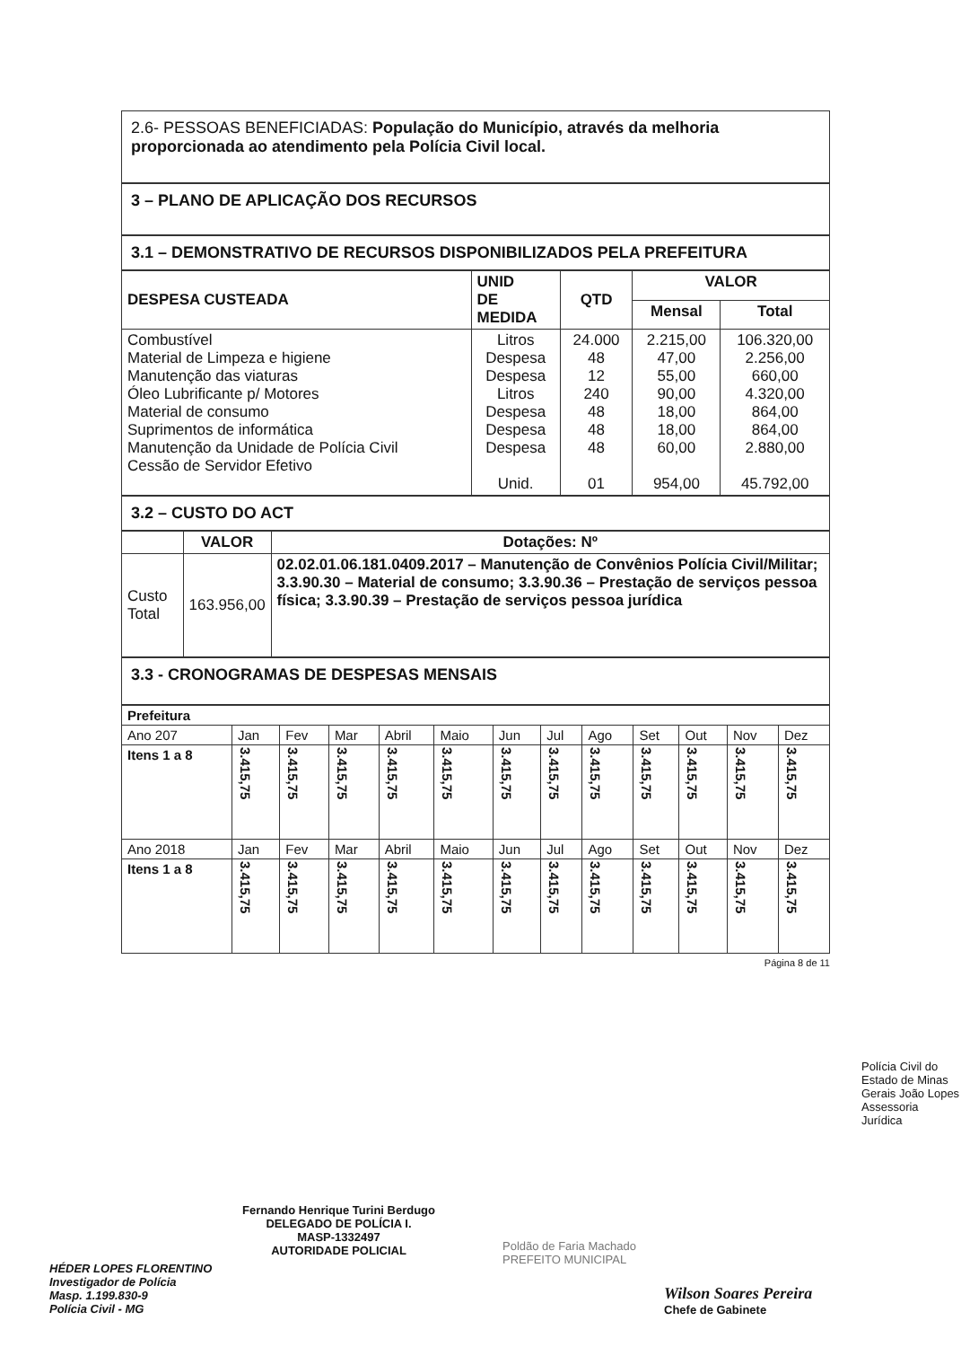2.6- PESSOAS BENEFICIADAS: População do Município, através da melhoria proporcionada ao atendimento pela Polícia Civil local.
3 – PLANO DE APLICAÇÃO DOS RECURSOS
3.1 – DEMONSTRATIVO DE RECURSOS DISPONIBILIZADOS PELA PREFEITURA
| DESPESA CUSTEADA | UNID DE MEDIDA | QTD | VALOR | |
| --- | --- | --- | --- | --- |
| | | | Mensal | Total |
| Combustível Material de Limpeza e higiene Manutenção das viaturas Óleo Lubrificante p/ Motores Material de consumo Suprimentos de informática Manutenção da Unidade de Polícia Civil Cessão de Servidor Efetivo | Litros Despesa Despesa Litros Despesa Despesa Despesa Unid. | 24.000 48 12 240 48 48 48 01 | 2.215,00 47,00 55,00 90,00 18,00 18,00 60,00 954,00 | 106.320,00 2.256,00 660,00 4.320,00 864,00 864,00 2.880,00 45.792,00 |
3.2 – CUSTO DO ACT
| | VALOR | Dotações: Nº |
| --- | --- | --- |
| Custo Total | 163.956,00 | 02.02.01.06.181.0409.2017 – Manutenção de Convênios Polícia Civil/Militar; 3.3.90.30 – Material de consumo; 3.3.90.36 – Prestação de serviços pessoa física; 3.3.90.39 – Prestação de serviços pessoa jurídica |
3.3 - CRONOGRAMAS DE DESPESAS MENSAIS
| Prefeitura | | | | | | | | | | | | |
| --- | --- | --- | --- | --- | --- | --- | --- | --- | --- | --- | --- | --- |
| Ano 207 | Jan | Fev | Mar | Abril | Maio | Jun | Jul | Ago | Set | Out | Nov | Dez |
| Itens 1 a 8 | 3.415,75 | 3.415,75 | 3.415,75 | 3.415,75 | 3.415,75 | 3.415,75 | 3.415,75 | 3.415,75 | 3.415,75 | 3.415,75 | 3.415,75 | 3.415,75 |
| Ano 2018 | Jan | Fev | Mar | Abril | Maio | Jun | Jul | Ago | Set | Out | Nov | Dez |
| Itens 1 a 8 | 3.415,75 | 3.415,75 | 3.415,75 | 3.415,75 | 3.415,75 | 3.415,75 | 3.415,75 | 3.415,75 | 3.415,75 | 3.415,75 | 3.415,75 | 3.415,75 |
Página 8 de 11
Polícia Civil do Estado de Minas Gerais João Lopes Assessoria Jurídica
Fernando Henrique Turini Berdugo
DELEGADO DE POLÍCIA I.
MASP-1332497
AUTORIDADE POLICIAL
Poldão de Faria Machado
PREFEITO MUNICIPAL
HÉDER LOPES FLORENTINO
Investigador de Polícia
Masp. 1.199.830-9
Polícia Civil - MG
Wilson Soares Pereira
Chefe de Gabinete